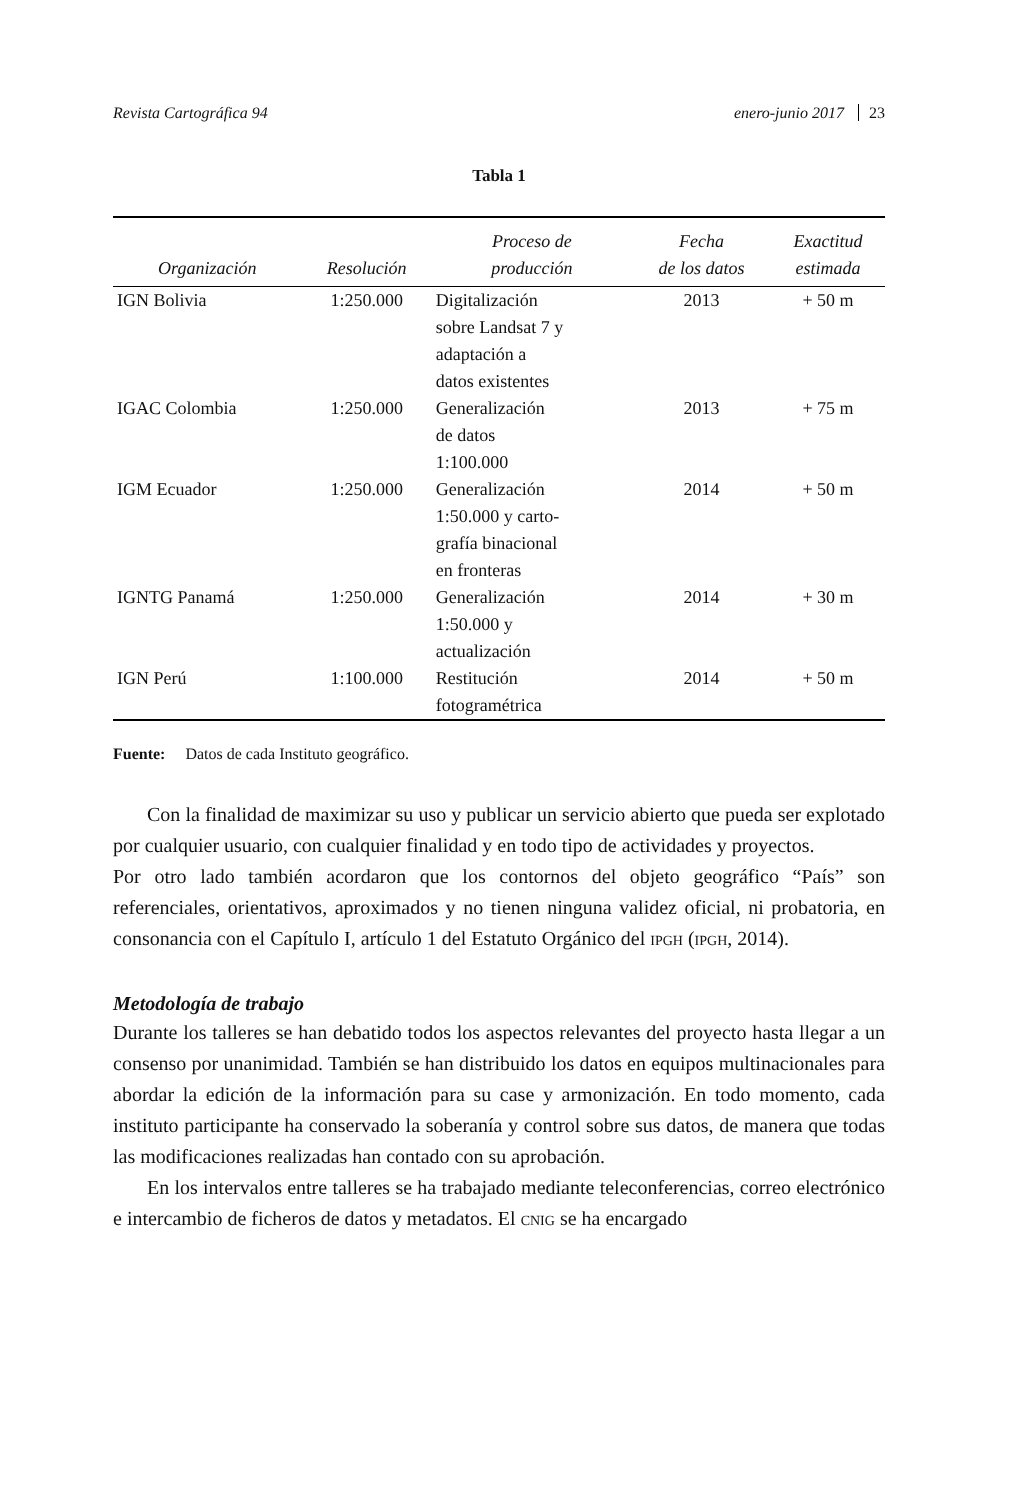Revista Cartográfica 94 enero-junio 2017 23
Tabla 1
| Organización | Resolución | Proceso de producción | Fecha de los datos | Exactitud estimada |
| --- | --- | --- | --- | --- |
| IGN Bolivia | 1:250.000 | Digitalización sobre Landsat 7 y adaptación a datos existentes | 2013 | + 50 m |
| IGAC Colombia | 1:250.000 | Generalización de datos 1:100.000 | 2013 | + 75 m |
| IGM Ecuador | 1:250.000 | Generalización 1:50.000 y carto- grafía binacional en fronteras | 2014 | + 50 m |
| IGNTG Panamá | 1:250.000 | Generalización 1:50.000 y actualización | 2014 | + 30 m |
| IGN Perú | 1:100.000 | Restitución fotogramétrica | 2014 | + 50 m |
Fuente: Datos de cada Instituto geográfico.
Con la finalidad de maximizar su uso y publicar un servicio abierto que pueda ser explotado por cualquier usuario, con cualquier finalidad y en todo tipo de actividades y proyectos.
Por otro lado también acordaron que los contornos del objeto geográfico “País” son referenciales, orientativos, aproximados y no tienen ninguna validez oficial, ni probatoria, en consonancia con el Capítulo I, artículo 1 del Estatuto Orgánico del IPGH (IPGH, 2014).
Metodología de trabajo
Durante los talleres se han debatido todos los aspectos relevantes del proyecto hasta llegar a un consenso por unanimidad. También se han distribuido los datos en equipos multinacionales para abordar la edición de la información para su case y armonización. En todo momento, cada instituto participante ha conservado la soberanía y control sobre sus datos, de manera que todas las modificaciones realizadas han contado con su aprobación.
En los intervalos entre talleres se ha trabajado mediante teleconferencias, correo electrónico e intercambio de ficheros de datos y metadatos. El CNIG se ha encargado